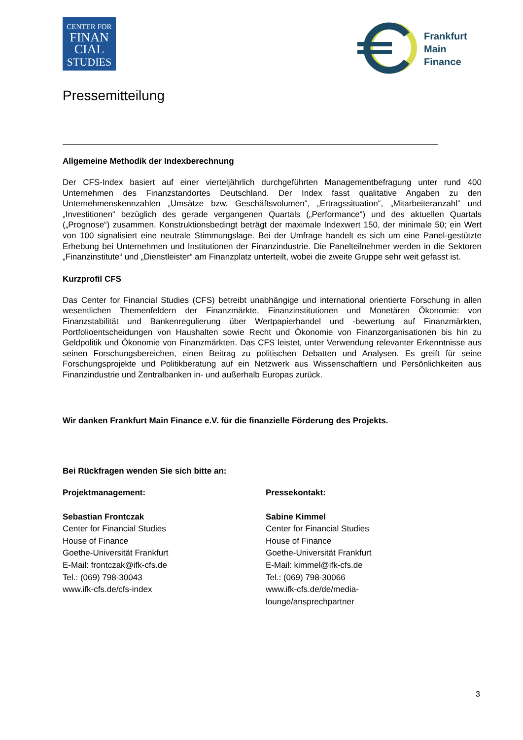CENTER FOR
FINAN
CIAL
STUDIES
Frankfurt
Main
Finance
Pressemitteilung
Allgemeine Methodik der Indexberechnung
Der CFS-Index basiert auf einer vierteljährlich durchgeführten Managementbefragung unter rund 400 Unternehmen des Finanzstandortes Deutschland. Der Index fasst qualitative Angaben zu den Unternehmenskennzahlen „Umsätze bzw. Geschäftsvolumen“, „Ertragssituation“, „Mitarbeiteranzahl“ und „Investitionen“ bezüglich des gerade vergangenen Quartals („Performance“) und des aktuellen Quartals („Prognose“) zusammen. Konstruktionsbedingt beträgt der maximale Indexwert 150, der minimale 50; ein Wert von 100 signalisiert eine neutrale Stimmungslage. Bei der Umfrage handelt es sich um eine Panel-gestützte Erhebung bei Unternehmen und Institutionen der Finanzindustrie. Die Panelteilnehmer werden in die Sektoren „Finanzinstitute“ und „Dienstleister“ am Finanzplatz unterteilt, wobei die zweite Gruppe sehr weit gefasst ist.
Kurzprofil CFS
Das Center for Financial Studies (CFS) betreibt unabhängige und international orientierte Forschung in allen wesentlichen Themenfeldern der Finanzmärkte, Finanzinstitutionen und Monetären Ökonomie: von Finanzstabilität und Bankenregulierung über Wertpapierhandel und -bewertung auf Finanzmärkten, Portfolioentscheidungen von Haushalten sowie Recht und Ökonomie von Finanzorganisationen bis hin zu Geldpolitik und Ökonomie von Finanzmärkten. Das CFS leistet, unter Verwendung relevanter Erkenntnisse aus seinen Forschungsbereichen, einen Beitrag zu politischen Debatten und Analysen. Es greift für seine Forschungsprojekte und Politikberatung auf ein Netzwerk aus Wissenschaftlern und Persönlichkeiten aus Finanzindustrie und Zentralbanken in- und außerhalb Europas zurück.
Wir danken Frankfurt Main Finance e.V. für die finanzielle Förderung des Projekts.
Bei Rückfragen wenden Sie sich bitte an:
Projektmanagement:
Sebastian Frontczak
Center for Financial Studies
House of Finance
Goethe-Universität Frankfurt
E-Mail: frontczak@ifk-cfs.de
Tel.: (069) 798-30043
www.ifk-cfs.de/cfs-index
Pressekontakt:
Sabine Kimmel
Center for Financial Studies
House of Finance
Goethe-Universität Frankfurt
E-Mail: kimmel@ifk-cfs.de
Tel.: (069) 798-30066
www.ifk-cfs.de/de/media-
lounge/ansprechpartner
3